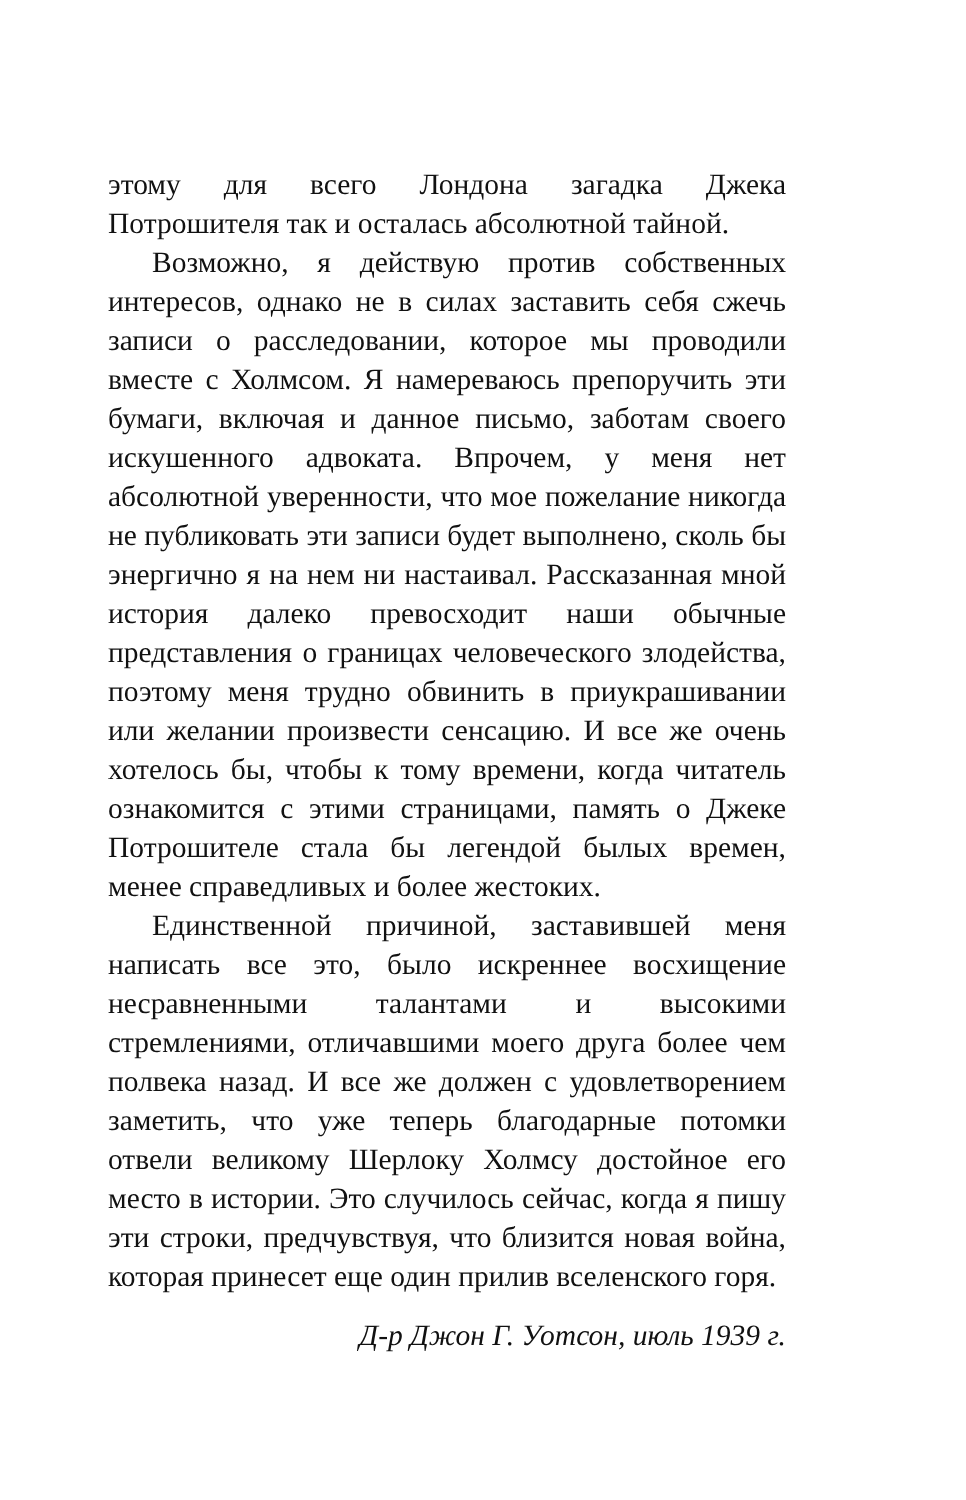этому для всего Лондона загадка Джека Потрошителя так и осталась абсолютной тайной.
Возможно, я действую против собственных интересов, однако не в силах заставить себя сжечь записи о расследовании, которое мы проводили вместе с Холмсом. Я намереваюсь препоручить эти бумаги, включая и данное письмо, заботам своего искушенного адвоката. Впрочем, у меня нет абсолютной уверенности, что мое пожелание никогда не публиковать эти записи будет выполнено, сколь бы энергично я на нем ни настаивал. Рассказанная мной история далеко превосходит наши обычные представления о границах человеческого злодейства, поэтому меня трудно обвинить в приукрашивании или желании произвести сенсацию. И все же очень хотелось бы, чтобы к тому времени, когда читатель ознакомится с этими страницами, память о Джеке Потрошителе стала бы легендой былых времен, менее справедливых и более жестоких.
Единственной причиной, заставившей меня написать все это, было искреннее восхищение несравненными талантами и высокими стремлениями, отличавшими моего друга более чем полвека назад. И все же должен с удовлетворением заметить, что уже теперь благодарные потомки отвели великому Шерлоку Холмсу достойное его место в истории. Это случилось сейчас, когда я пишу эти строки, предчувствуя, что близится новая война, которая принесет еще один прилив вселенского горя.
Д-р Джон Г. Уотсон, июль 1939 г.